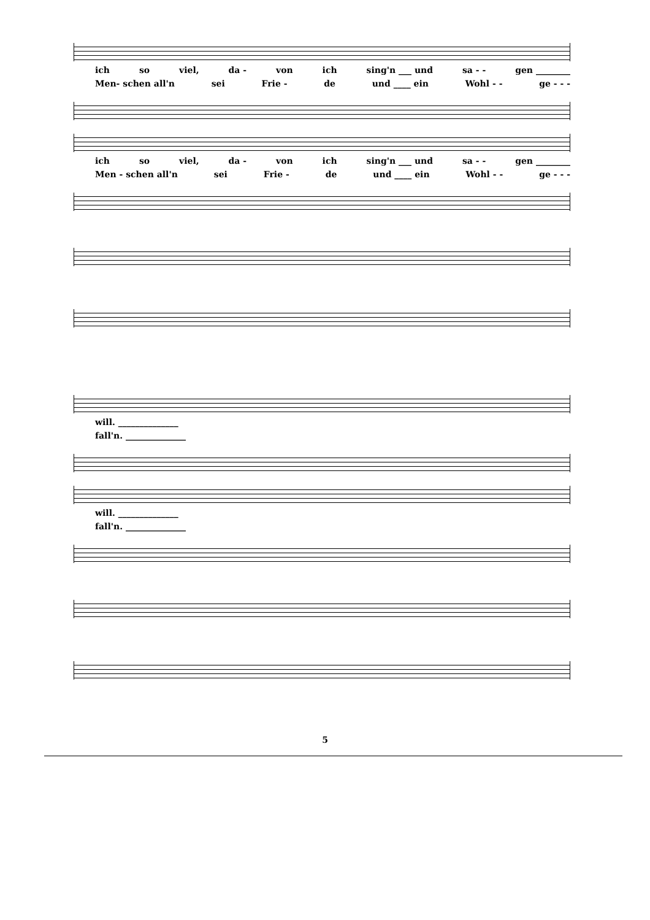ich so viel, da - von ich sing'n ___ und sa - - gen ________
Men- schen all'n sei Frie - de und ____ ein Wohl - - ge - - -
ich so viel, da - von ich sing'n ___ und sa - - gen ________
Men - schen all'n sei Frie - de und ____ ein Wohl - - ge - - -
will. ______________
fall'n. ______________
will. ______________
fall'n. ______________
5